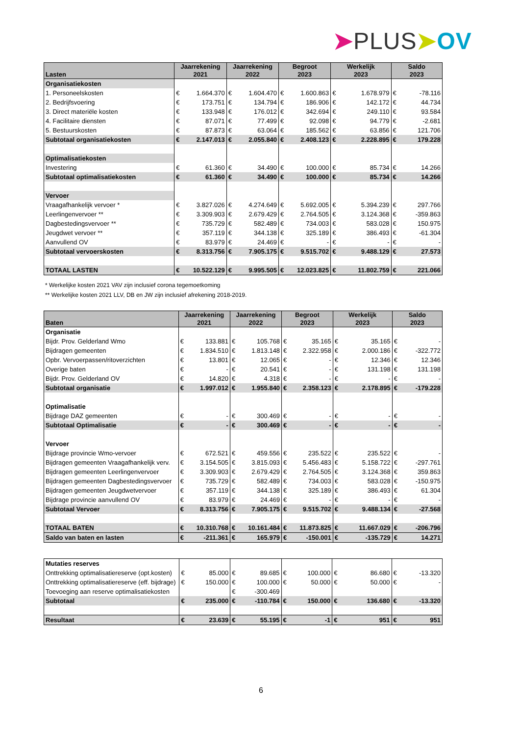➤PLUS➤OV
| Lasten | Jaarrekening 2021 | | Jaarrekening 2022 | | Begroot 2023 | | Werkelijk 2023 | | Saldo 2023 | |
| --- | --- | --- | --- | --- | --- | --- | --- | --- | --- | --- |
| Organisatiekosten | | | | | | | | | | |
| 1. Personeelskosten | € | 1.664.370 | € | 1.604.470 | € | 1.600.863 | € | 1.678.979 | € | -78.116 |
| 2. Bedrijfsvoering | € | 173.751 | € | 134.794 | € | 186.906 | € | 142.172 | € | 44.734 |
| 3. Direct materiële kosten | € | 133.948 | € | 176.012 | € | 342.694 | € | 249.110 | € | 93.584 |
| 4. Facilitaire diensten | € | 87.071 | € | 77.499 | € | 92.098 | € | 94.779 | € | -2.681 |
| 5. Bestuurskosten | € | 87.873 | € | 63.064 | € | 185.562 | € | 63.856 | € | 121.706 |
| Subtotaal organisatiekosten | € | 2.147.013 | € | 2.055.840 | € | 2.408.123 | € | 2.228.895 | € | 179.228 |
| Optimalisatiekosten | | | | | | | | | | |
| Investering | € | 61.360 | € | 34.490 | € | 100.000 | € | 85.734 | € | 14.266 |
| Subtotaal optimalisatiekosten | € | 61.360 | € | 34.490 | € | 100.000 | € | 85.734 | € | 14.266 |
| Vervoer | | | | | | | | | | |
| Vraagafhankelijk vervoer * | € | 3.827.026 | € | 4.274.649 | € | 5.692.005 | € | 5.394.239 | € | 297.766 |
| Leerlingenvervoer ** | € | 3.309.903 | € | 2.679.429 | € | 2.764.505 | € | 3.124.368 | € | -359.863 |
| Dagbestedingsvervoer ** | € | 735.729 | € | 582.489 | € | 734.003 | € | 583.028 | € | 150.975 |
| Jeugdwet vervoer ** | € | 357.119 | € | 344.138 | € | 325.189 | € | 386.493 | € | -61.304 |
| Aanvullend OV | € | 83.979 | € | 24.469 | € | - | € | - | € | - |
| Subtotaal vervoerskosten | € | 8.313.756 | € | 7.905.175 | € | 9.515.702 | € | 9.488.129 | € | 27.573 |
| TOTAAL LASTEN | € | 10.522.129 | € | 9.995.505 | € | 12.023.825 | € | 11.802.759 | € | 221.066 |
* Werkelijke kosten 2021 VAV zijn inclusief corona tegemoetkoming
** Werkelijke kosten 2021 LLV, DB en JW zijn inclusief afrekening 2018-2019.
| Baten | Jaarrekening 2021 | | Jaarrekening 2022 | | Begroot 2023 | | Werkelijk 2023 | | Saldo 2023 | |
| --- | --- | --- | --- | --- | --- | --- | --- | --- | --- | --- |
| Organisatie | | | | | | | | | | |
| Bijdr. Prov. Gelderland Wmo | € | 133.881 | € | 105.768 | € | 35.165 | € | 35.165 | € | - |
| Bijdragen gemeenten | € | 1.834.510 | € | 1.813.148 | € | 2.322.958 | € | 2.000.186 | € | -322.772 |
| Opbr. Vervoerpassen/ritoverzichten | € | 13.801 | € | 12.065 | € | - | € | 12.346 | € | 12.346 |
| Overige baten | € | - | € | 20.541 | € | - | € | 131.198 | € | 131.198 |
| Bijdr. Prov. Gelderland OV | € | 14.820 | € | 4.318 | € | - | € | - | € | - |
| Subtotaal organisatie | € | 1.997.012 | € | 1.955.840 | € | 2.358.123 | € | 2.178.895 | € | -179.228 |
| Optimalisatie | | | | | | | | | | |
| Bijdrage DAZ gemeenten | € | - | € | 300.469 | € | - | € | - | € | - |
| Subtotaal Optimalisatie | € | - | € | 300.469 | € | - | € | - | € | - |
| Vervoer | | | | | | | | | | |
| Bijdrage provincie Wmo-vervoer | € | 672.521 | € | 459.556 | € | 235.522 | € | 235.522 | € | - |
| Bijdragen gemeenten Vraagafhankelijk verv. | € | 3.154.505 | € | 3.815.093 | € | 5.456.483 | € | 5.158.722 | € | -297.761 |
| Bijdragen gemeenten Leerlingenvervoer | € | 3.309.903 | € | 2.679.429 | € | 2.764.505 | € | 3.124.368 | € | 359.863 |
| Bijdragen gemeenten Dagbestedingsvervoer | € | 735.729 | € | 582.489 | € | 734.003 | € | 583.028 | € | -150.975 |
| Bijdragen gemeenten Jeugdwetvervoer | € | 357.119 | € | 344.138 | € | 325.189 | € | 386.493 | € | 61.304 |
| Bijdrage provincie aanvullend OV | € | 83.979 | € | 24.469 | € | - | € | - | € | - |
| Subtotaal Vervoer | € | 8.313.756 | € | 7.905.175 | € | 9.515.702 | € | 9.488.134 | € | -27.568 |
| TOTAAL BATEN | € | 10.310.768 | € | 10.161.484 | € | 11.873.825 | € | 11.667.029 | € | -206.796 |
| Saldo van baten en lasten | € | -211.361 | € | 165.979 | € | -150.001 | € | -135.729 | € | 14.271 |
| Mutaties reserves | | | | | | | | | | |
| Onttrekking optimalisatiereserve (opt.kosten) | € | 85.000 | € | 89.685 | € | 100.000 | € | 86.680 | € | -13.320 |
| Onttrekking optimalisatiereserve (eff. bijdrage) | € | 150.000 | € | 100.000 | € | 50.000 | € | 50.000 | € | - |
| Toevoeging aan reserve optimalisatiekosten | | | € | -300.469 | | | | | | |
| Subtotaal | € | 235.000 | € | -110.784 | € | 150.000 | € | 136.680 | € | -13.320 |
| Resultaat | € | 23.639 | € | 55.195 | € | -1 | € | 951 | € | 951 |
6